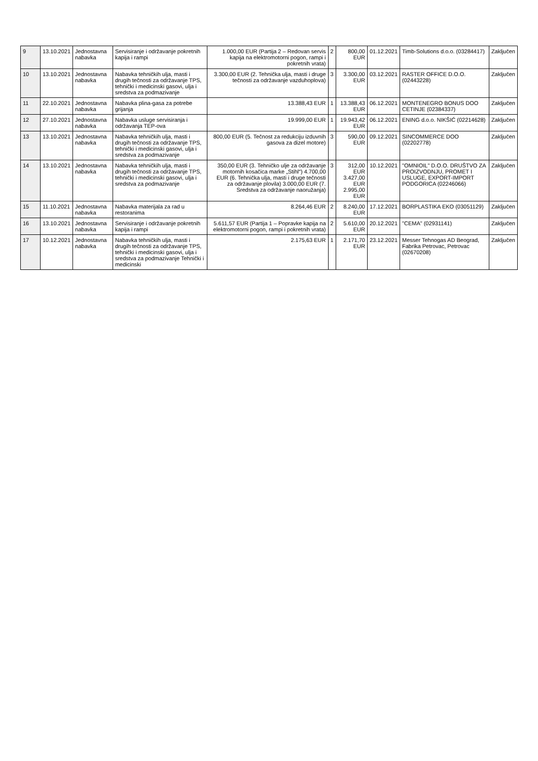| 9 | 13.10.2021 | Jednostavna nabavka | Servisiranje i održavanje pokretnih kapija i rampi | 1.000,00 EUR (Partija 2 – Redovan servis kapija na elektromotorni pogon, rampi i pokretnih vrata) | 2 | 800,00 EUR | 01.12.2021 | Timb-Solutions d.o.o. (03284417) | Zaključen |
| 10 | 13.10.2021 | Jednostavna nabavka | Nabavka tehničkih ulja, masti i drugih tečnosti za održavanje TPS, tehnički i medicinski gasovi, ulja i sredstva za podmazivanje | 3.300,00 EUR (2. Tehnička ulja, masti i druge tečnosti za održavanje vazduhoplova) | 3 | 3.300,00 EUR | 03.12.2021 | RASTER OFFICE D.O.O. (02443228) | Zaključen |
| 11 | 22.10.2021 | Jednostavna nabavka | Nabavka plina-gasa za potrebe grijanja | 13.388,43 EUR | 1 | 13.388,43 EUR | 06.12.2021 | MONTENEGRO BONUS DOO CETINJE (02384337) | Zaključen |
| 12 | 27.10.2021 | Jednostavna nabavka | Nabavka usluge servisiranja i održavanja TEP-ova | 19.999,00 EUR | 1 | 19.943,42 EUR | 06.12.2021 | ENING d.o.o. NIKŠIĆ (02214628) | Zaključen |
| 13 | 13.10.2021 | Jednostavna nabavka | Nabavka tehničkih ulja, masti i drugih tečnosti za održavanje TPS, tehnički i medicinski gasovi, ulja i sredstva za podmazivanje | 800,00 EUR (5. Tečnost za redukciju izduvnih gasova za dizel motore) | 3 | 590,00 EUR | 09.12.2021 | SINCOMMERCE DOO (02202778) | Zaključen |
| 14 | 13.10.2021 | Jednostavna nabavka | Nabavka tehničkih ulja, masti i drugih tečnosti za održavanje TPS, tehnički i medicinski gasovi, ulja i sredstva za podmazivanje | 350,00 EUR (3. Tehničko ulje za održavanje motornih kosačica marke „Stihl“) 4.700,00 EUR (6. Tehnička ulja, masti i druge tečnosti za održavanje plovila) 3.000,00 EUR (7. Sredstva za održavanje naoružanja) | 3 | 312,00 EUR 3.427,00 EUR 2.995,00 EUR | 10.12.2021 | "OMNIOIL" D.O.O. DRUŠTVO ZA PROIZVODNJU, PROMET I USLUGE, EXPORT-IMPORT PODGORICA (02246066) | Zaključen |
| 15 | 11.10.2021 | Jednostavna nabavka | Nabavka materijala za rad u restoranima | 8.264,46 EUR | 2 | 8.240,00 EUR | 17.12.2021 | BORPLASTIKA EKO (03051129) | Zaključen |
| 16 | 13.10.2021 | Jednostavna nabavka | Servisiranje i održavanje pokretnih kapija i rampi | 5.611,57 EUR (Partija 1 – Popravke kapija na elektromotorni pogon, rampi i pokretnih vrata) | 2 | 5.610,00 EUR | 20.12.2021 | "CEMA" (02931141) | Zaključen |
| 17 | 10.12.2021 | Jednostavna nabavka | Nabavka tehničkih ulja, masti i drugih tečnosti za održavanje TPS, tehnički i medicinski gasovi, ulja i sredstva za podmazivanje Tehnički i medicinski | 2.175,63 EUR | 1 | 2.171,70 EUR | 23.12.2021 | Messer Tehnogas AD Beograd, Fabrika Petrovac, Petrovac (02670208) | Zaključen |